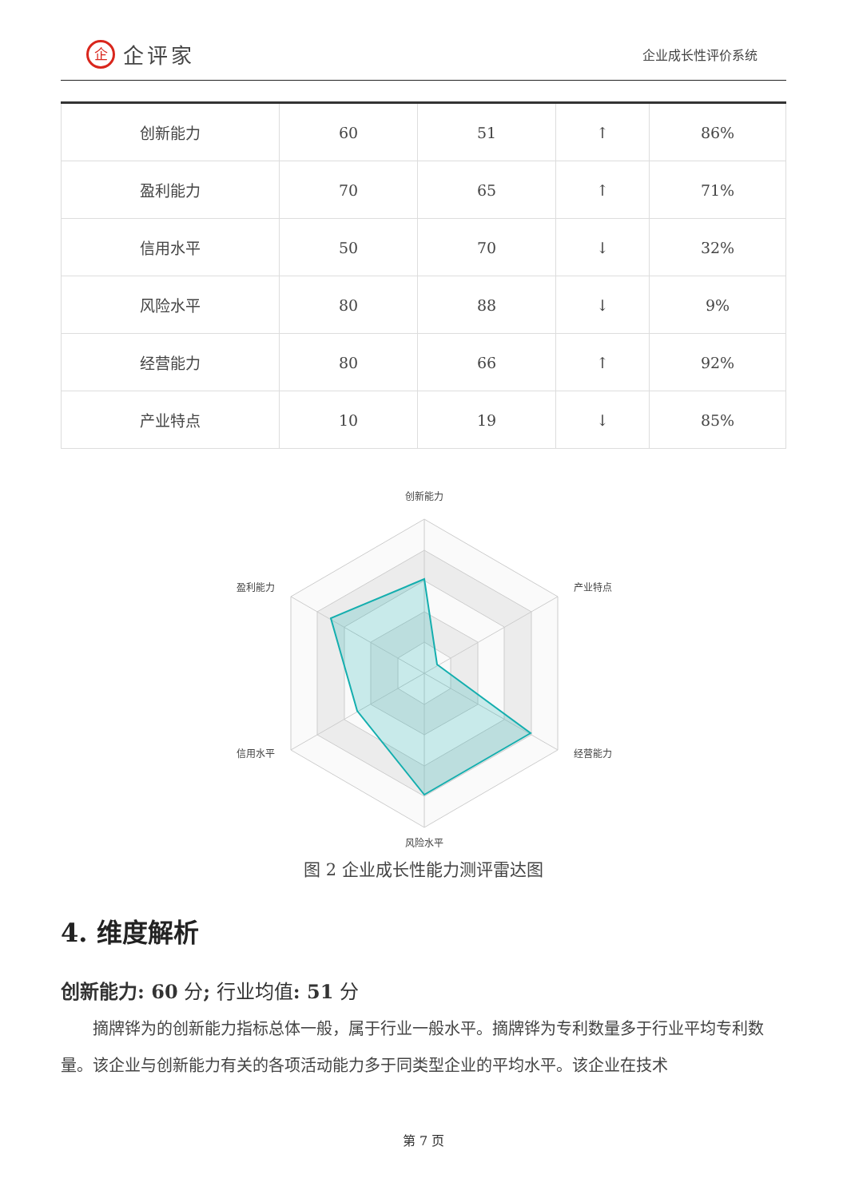企企评家
企业成长性评价系统
| 创新能力 | 60 | 51 | ↑ | 86% |
| 盈利能力 | 70 | 65 | ↑ | 71% |
| 信用水平 | 50 | 70 | ↓ | 32% |
| 风险水平 | 80 | 88 | ↓ | 9% |
| 经营能力 | 80 | 66 | ↑ | 92% |
| 产业特点 | 10 | 19 | ↓ | 85% |
创新能力
产业特点
经营能力
风险水平
信用水平
盈利能力
图 2 企业成长性能力测评雷达图
4. 维度解析
创新能力: 60 分; 行业均值: 51 分
摘牌铧为的创新能力指标总体一般，属于行业一般水平。摘牌铧为专利数量多于行业平均专利数量。该企业与创新能力有关的各项活动能力多于同类型企业的平均水平。该企业在技术
第 7 页